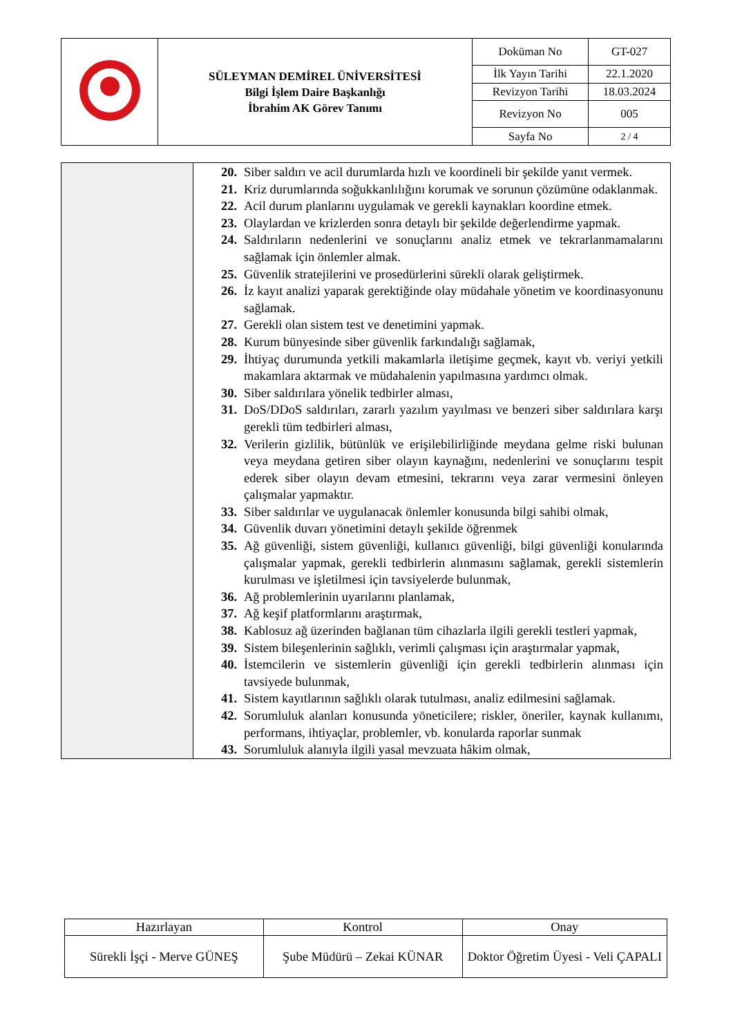| | SÜLEYMAN DEMİREL ÜNİVERSİTESİ Bilgi İşlem Daire Başkanlığı İbrahim AK Görev Tanımı | Doküman No | GT-027 |
| | | İlk Yayın Tarihi | 22.1.2020 |
| | | Revizyon Tarihi | 18.03.2024 |
| | | Revizyon No | 005 |
| | | Sayfa No | 2 / 4 |
| | 20. Siber saldırı ve acil durumlarda hızlı ve koordineli bir şekilde yanıt vermek. 21. Kriz durumlarında soğukkanlılığını korumak ve sorunun çözümüne odaklanmak. 22. Acil durum planlarını uygulamak ve gerekli kaynakları koordine etmek. 23. Olaylardan ve krizlerden sonra detaylı bir şekilde değerlendirme yapmak. 24. Saldırıların nedenlerini ve sonuçlarını analiz etmek ve tekrarlanmamalarını sağlamak için önlemler almak. 25. Güvenlik stratejilerini ve prosedürlerini sürekli olarak geliştirmek. 26. İz kayıt analizi yaparak gerektiğinde olay müdahale yönetim ve koordinasyonunu sağlamak. 27. Gerekli olan sistem test ve denetimini yapmak. 28. Kurum bünyesinde siber güvenlik farkındalığı sağlamak, 29. İhtiyaç durumunda yetkili makamlarla iletişime geçmek, kayıt vb. veriyi yetkili makamlara aktarmak ve müdahalenin yapılmasına yardımcı olmak. 30. Siber saldırılara yönelik tedbirler alması, 31. DoS/DDoS saldırıları, zararlı yazılım yayılması ve benzeri siber saldırılara karşı gerekli tüm tedbirleri alması, 32. Verilerin gizlilik, bütünlük ve erişilebilirliğinde meydana gelme riski bulunan veya meydana getiren siber olayın kaynağını, nedenlerini ve sonuçlarını tespit ederek siber olayın devam etmesini, tekrarını veya zarar vermesini önleyen çalışmalar yapmaktır. 33. Siber saldırılar ve uygulanacak önlemler konusunda bilgi sahibi olmak, 34. Güvenlik duvarı yönetimini detaylı şekilde öğrenmek 35. Ağ güvenliği, sistem güvenliği, kullanıcı güvenliği, bilgi güvenliği konularında çalışmalar yapmak, gerekli tedbirlerin alınmasını sağlamak, gerekli sistemlerin kurulması ve işletilmesi için tavsiyelerde bulunmak, 36. Ağ problemlerinin uyarılarını planlamak, 37. Ağ keşif platformlarını araştırmak, 38. Kablosuz ağ üzerinden bağlanan tüm cihazlarla ilgili gerekli testleri yapmak, 39. Sistem bileşenlerinin sağlıklı, verimli çalışması için araştırmalar yapmak, 40. İstemcilerin ve sistemlerin güvenliği için gerekli tedbirlerin alınması için tavsiyede bulunmak, 41. Sistem kayıtlarının sağlıklı olarak tutulması, analiz edilmesini sağlamak. 42. Sorumluluk alanları konusunda yöneticilere; riskler, öneriler, kaynak kullanımı, performans, ihtiyaçlar, problemler, vb. konularda raporlar sunmak 43. Sorumluluk alanıyla ilgili yasal mevzuata hâkim olmak, |
| Hazırlayan | Kontrol | Onay |
| Sürekli İşçi - Merve GÜNEŞ | Şube Müdürü – Zekai KÜNAR | Doktor Öğretim Üyesi - Veli ÇAPALI |